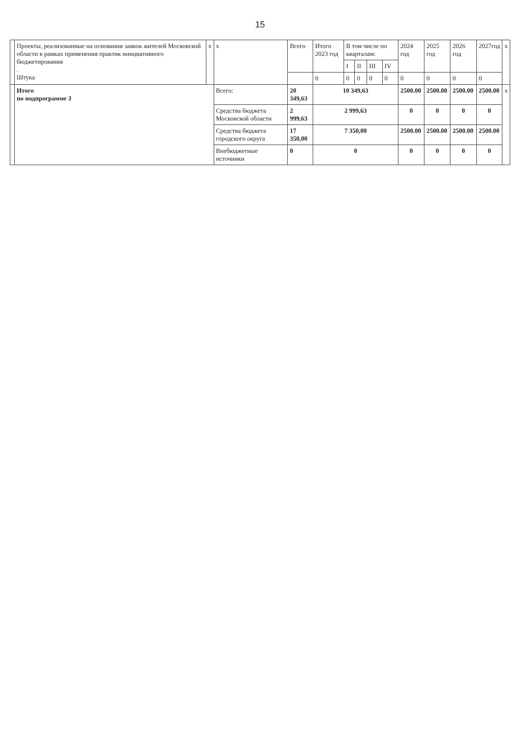15
| | Проекты, реализованные на основании заявок жителей Московской области в рамках применения практик инициативного бюджетирования . Штука | x | x | Всего | Итого 2023 год | В том числе по кварталам: | | | | 2024 год | 2025 год | 2026 год | 2027год | x |
| | | | | | | I | II | III | IV | | | | | |
| | | | | | 0 | 0 | 0 | 0 | 0 | 0 | 0 | 0 | 0 | |
| | Итого по подпрограмме 3 | | Всего: | 20 349,63 | 10 349,63 | | | | | 2500.00 | 2500.00 | 2500.00 | 2500.00 | x |
| | | | Средства бюджета Московской области | 2 999,63 | 2 999,63 | | | | | 0 | 0 | 0 | 0 | |
| | | | Средства бюджета городского округа | 17 350,00 | 7 350,00 | | | | | 2500.00 | 2500.00 | 2500.00 | 2500.00 | |
| | | | Внебюджетные источники | 0 | 0 | | | | | 0 | 0 | 0 | 0 | |